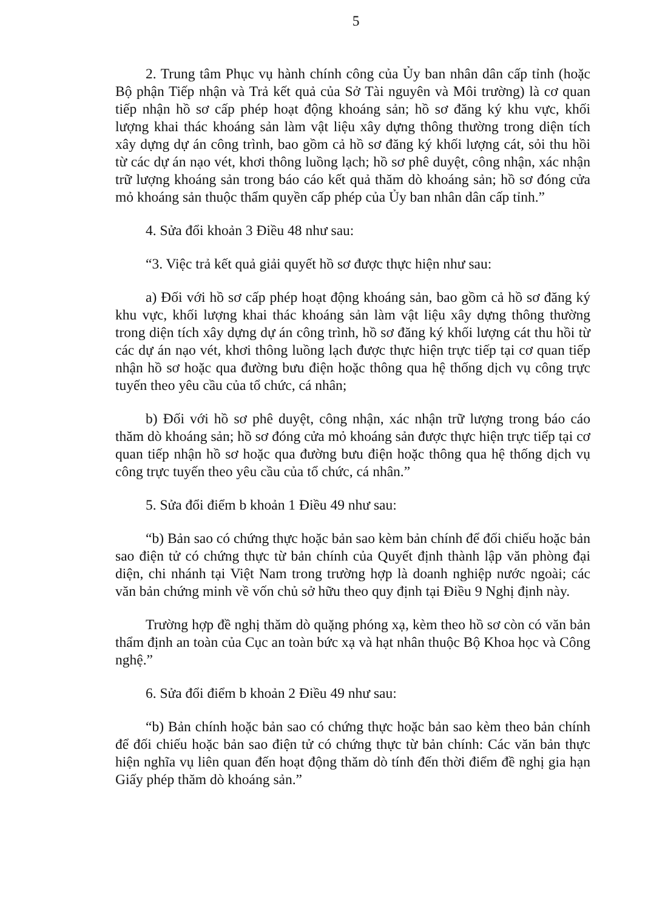5
2. Trung tâm Phục vụ hành chính công của Ủy ban nhân dân cấp tỉnh (hoặc Bộ phận Tiếp nhận và Trả kết quả của Sở Tài nguyên và Môi trường) là cơ quan tiếp nhận hồ sơ cấp phép hoạt động khoáng sản; hồ sơ đăng ký khu vực, khối lượng khai thác khoáng sản làm vật liệu xây dựng thông thường trong diện tích xây dựng dự án công trình, bao gồm cả hồ sơ đăng ký khối lượng cát, sỏi thu hồi từ các dự án nạo vét, khơi thông luồng lạch; hồ sơ phê duyệt, công nhận, xác nhận trữ lượng khoáng sản trong báo cáo kết quả thăm dò khoáng sản; hồ sơ đóng cửa mỏ khoáng sản thuộc thẩm quyền cấp phép của Ủy ban nhân dân cấp tỉnh.”
4. Sửa đổi khoản 3 Điều 48 như sau:
“3. Việc trả kết quả giải quyết hồ sơ được thực hiện như sau:
a) Đối với hồ sơ cấp phép hoạt động khoáng sản, bao gồm cả hồ sơ đăng ký khu vực, khối lượng khai thác khoáng sản làm vật liệu xây dựng thông thường trong diện tích xây dựng dự án công trình, hồ sơ đăng ký khối lượng cát thu hồi từ các dự án nạo vét, khơi thông luồng lạch được thực hiện trực tiếp tại cơ quan tiếp nhận hồ sơ hoặc qua đường bưu điện hoặc thông qua hệ thống dịch vụ công trực tuyến theo yêu cầu của tổ chức, cá nhân;
b) Đối với hồ sơ phê duyệt, công nhận, xác nhận trữ lượng trong báo cáo thăm dò khoáng sản; hồ sơ đóng cửa mỏ khoáng sản được thực hiện trực tiếp tại cơ quan tiếp nhận hồ sơ hoặc qua đường bưu điện hoặc thông qua hệ thống dịch vụ công trực tuyến theo yêu cầu của tổ chức, cá nhân.”
5. Sửa đổi điểm b khoản 1 Điều 49 như sau:
“b) Bản sao có chứng thực hoặc bản sao kèm bản chính để đối chiếu hoặc bản sao điện tử có chứng thực từ bản chính của Quyết định thành lập văn phòng đại diện, chi nhánh tại Việt Nam trong trường hợp là doanh nghiệp nước ngoài; các văn bản chứng minh về vốn chủ sở hữu theo quy định tại Điều 9 Nghị định này.
Trường hợp đề nghị thăm dò quặng phóng xạ, kèm theo hồ sơ còn có văn bản thẩm định an toàn của Cục an toàn bức xạ và hạt nhân thuộc Bộ Khoa học và Công nghệ.”
6. Sửa đổi điểm b khoản 2 Điều 49 như sau:
“b) Bản chính hoặc bản sao có chứng thực hoặc bản sao kèm theo bản chính để đối chiếu hoặc bản sao điện tử có chứng thực từ bản chính: Các văn bản thực hiện nghĩa vụ liên quan đến hoạt động thăm dò tính đến thời điểm đề nghị gia hạn Giấy phép thăm dò khoáng sản.”